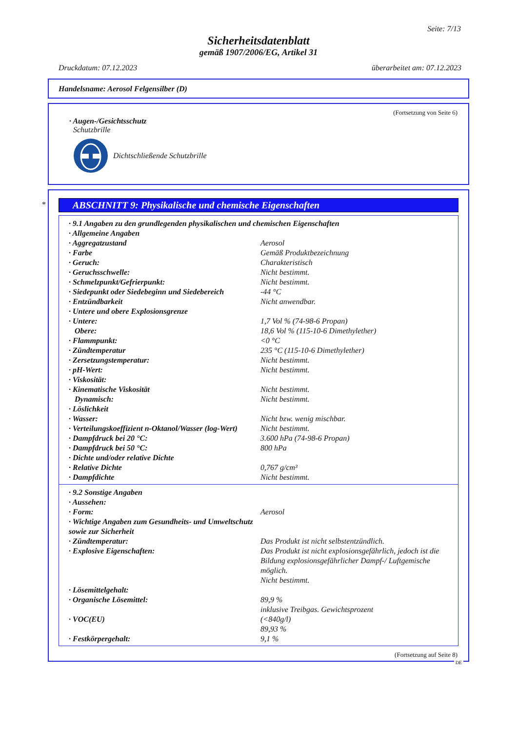Seite: 7/13
Sicherheitsdatenblatt
gemäß 1907/2006/EG, Artikel 31
Druckdatum: 07.12.2023 überarbeitet am: 07.12.2023
Handelsname: Aerosol Felgensilber (D)
(Fortsetzung von Seite 6)
· Augen-/Gesichtsschutz
Schutzbrille
Dichtschließende Schutzbrille
*
ABSCHNITT 9: Physikalische und chemische Eigenschaften
| · 9.1 Angaben zu den grundlegenden physikalischen und chemischen Eigenschaften | |
| · Allgemeine Angaben | |
| · Aggregatzustand | Aerosol |
| · Farbe | Gemäß Produktbezeichnung |
| · Geruch: | Charakteristisch |
| · Geruchsschwelle: | Nicht bestimmt. |
| · Schmelzpunkt/Gefrierpunkt: | Nicht bestimmt. |
| · Siedepunkt oder Siedebeginn und Siedebereich | -44 °C |
| · Entzündbarkeit | Nicht anwendbar. |
| · Untere und obere Explosionsgrenze | |
| · Untere: | 1,7 Vol % (74-98-6 Propan) |
| Obere: | 18,6 Vol % (115-10-6 Dimethylether) |
| · Flammpunkt: | <0 °C |
| · Zündtemperatur | 235 °C (115-10-6 Dimethylether) |
| · Zersetzungstemperatur: | Nicht bestimmt. |
| · pH-Wert: | Nicht bestimmt. |
| · Viskosität: | |
| · Kinematische Viskosität | Nicht bestimmt. |
| Dynamisch: | Nicht bestimmt. |
| · Löslichkeit | |
| · Wasser: | Nicht bzw. wenig mischbar. |
| · Verteilungskoeffizient n-Oktanol/Wasser (log-Wert) | Nicht bestimmt. |
| · Dampfdruck bei 20 °C: | 3.600 hPa (74-98-6 Propan) |
| · Dampfdruck bei 50 °C: | 800 hPa |
| · Dichte und/oder relative Dichte | |
| · Relative Dichte | 0,767 g/cm³ |
| · Dampfdichte | Nicht bestimmt. |
| · 9.2 Sonstige Angaben | |
| · Aussehen: | |
| · Form: | Aerosol |
| · Wichtige Angaben zum Gesundheits- und Umweltschutz sowie zur Sicherheit | |
| · Zündtemperatur: | Das Produkt ist nicht selbstentzündlich. |
| · Explosive Eigenschaften: | Das Produkt ist nicht explosionsgefährlich, jedoch ist die Bildung explosionsgefährlicher Dampf-/ Luftgemische möglich. Nicht bestimmt. |
| · Lösemittelgehalt: | |
| · Organische Lösemittel: | 89,9 % inklusive Treibgas. Gewichtsprozent |
| · VOC(EU) | (<840g/l) 89,93 % |
| · Festkörpergehalt: | 9,1 % |
(Fortsetzung auf Seite 8)
DE